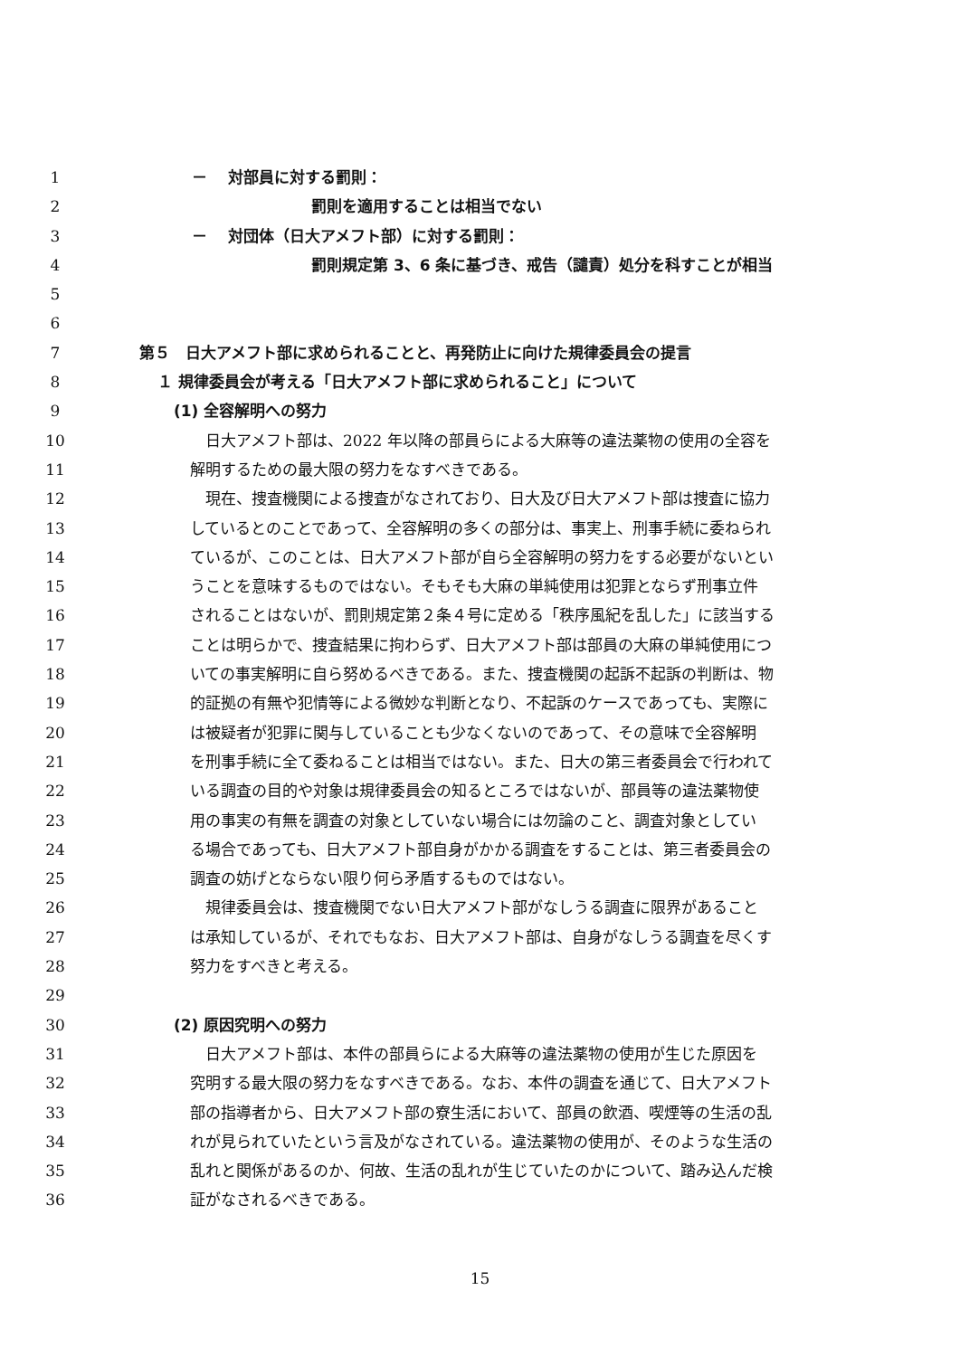1 －　 対部員に対する罰則：
2 罰則を適用することは相当でない
3 －　 対団体（日大アメフト部）に対する罰則：
4 罰則規定第 3、6 条に基づき、戒告（譴責）処分を科すことが相当
5
6
7 第５　日大アメフト部に求められることと、再発防止に向けた規律委員会の提言
8 １ 規律委員会が考える「日大アメフト部に求められること」について
9 (1) 全容解明への努力
10 日大アメフト部は、2022 年以降の部員らによる大麻等の違法薬物の使用の全容を
11 解明するための最大限の努力をなすべきである。
12 現在、捜査機関による捜査がなされており、日大及び日大アメフト部は捜査に協力
13 しているとのことであって、全容解明の多くの部分は、事実上、刑事手続に委ねられ
14 ているが、このことは、日大アメフト部が自ら全容解明の努力をする必要がないとい
15 うことを意味するものではない。そもそも大麻の単純使用は犯罪とならず刑事立件
16 されることはないが、罰則規定第２条４号に定める「秩序風紀を乱した」に該当する
17 ことは明らかで、捜査結果に拘わらず、日大アメフト部は部員の大麻の単純使用につ
18 いての事実解明に自ら努めるべきである。また、捜査機関の起訴不起訴の判断は、物
19 的証拠の有無や犯情等による微妙な判断となり、不起訴のケースであっても、実際に
20 は被疑者が犯罪に関与していることも少なくないのであって、その意味で全容解明
21 を刑事手続に全て委ねることは相当ではない。また、日大の第三者委員会で行われて
22 いる調査の目的や対象は規律委員会の知るところではないが、部員等の違法薬物使
23 用の事実の有無を調査の対象としていない場合には勿論のこと、調査対象としてい
24 る場合であっても、日大アメフト部自身がかかる調査をすることは、第三者委員会の
25 調査の妨げとならない限り何ら矛盾するものではない。
26 規律委員会は、捜査機関でない日大アメフト部がなしうる調査に限界があること
27 は承知しているが、それでもなお、日大アメフト部は、自身がなしうる調査を尽くす
28 努力をすべきと考える。
29
30 (2) 原因究明への努力
31 日大アメフト部は、本件の部員らによる大麻等の違法薬物の使用が生じた原因を
32 究明する最大限の努力をなすべきである。なお、本件の調査を通じて、日大アメフト
33 部の指導者から、日大アメフト部の寮生活において、部員の飲酒、喫煙等の生活の乱
34 れが見られていたという言及がなされている。違法薬物の使用が、そのような生活の
35 乱れと関係があるのか、何故、生活の乱れが生じていたのかについて、踏み込んだ検
36 証がなされるべきである。
15